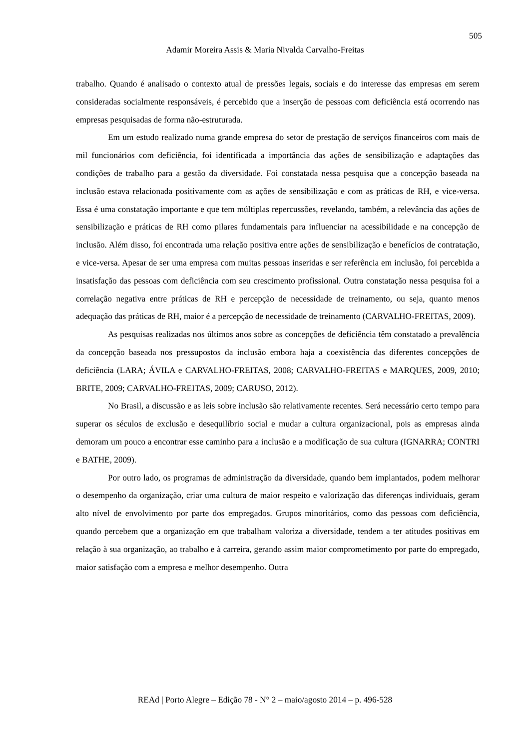505
Adamir Moreira Assis & Maria Nivalda Carvalho-Freitas
trabalho. Quando é analisado o contexto atual de pressões legais, sociais e do interesse das empresas em serem consideradas socialmente responsáveis, é percebido que a inserção de pessoas com deficiência está ocorrendo nas empresas pesquisadas de forma não-estruturada.
Em um estudo realizado numa grande empresa do setor de prestação de serviços financeiros com mais de mil funcionários com deficiência, foi identificada a importância das ações de sensibilização e adaptações das condições de trabalho para a gestão da diversidade. Foi constatada nessa pesquisa que a concepção baseada na inclusão estava relacionada positivamente com as ações de sensibilização e com as práticas de RH, e vice-versa. Essa é uma constatação importante e que tem múltiplas repercussões, revelando, também, a relevância das ações de sensibilização e práticas de RH como pilares fundamentais para influenciar na acessibilidade e na concepção de inclusão. Além disso, foi encontrada uma relação positiva entre ações de sensibilização e benefícios de contratação, e vice-versa. Apesar de ser uma empresa com muitas pessoas inseridas e ser referência em inclusão, foi percebida a insatisfação das pessoas com deficiência com seu crescimento profissional. Outra constatação nessa pesquisa foi a correlação negativa entre práticas de RH e percepção de necessidade de treinamento, ou seja, quanto menos adequação das práticas de RH, maior é a percepção de necessidade de treinamento (CARVALHO-FREITAS, 2009).
As pesquisas realizadas nos últimos anos sobre as concepções de deficiência têm constatado a prevalência da concepção baseada nos pressupostos da inclusão embora haja a coexistência das diferentes concepções de deficiência (LARA; ÁVILA e CARVALHO-FREITAS, 2008; CARVALHO-FREITAS e MARQUES, 2009, 2010; BRITE, 2009; CARVALHO-FREITAS, 2009; CARUSO, 2012).
No Brasil, a discussão e as leis sobre inclusão são relativamente recentes. Será necessário certo tempo para superar os séculos de exclusão e desequilíbrio social e mudar a cultura organizacional, pois as empresas ainda demoram um pouco a encontrar esse caminho para a inclusão e a modificação de sua cultura (IGNARRA; CONTRI e BATHE, 2009).
Por outro lado, os programas de administração da diversidade, quando bem implantados, podem melhorar o desempenho da organização, criar uma cultura de maior respeito e valorização das diferenças individuais, geram alto nível de envolvimento por parte dos empregados. Grupos minoritários, como das pessoas com deficiência, quando percebem que a organização em que trabalham valoriza a diversidade, tendem a ter atitudes positivas em relação à sua organização, ao trabalho e à carreira, gerando assim maior comprometimento por parte do empregado, maior satisfação com a empresa e melhor desempenho. Outra
REAd | Porto Alegre – Edição 78 - N° 2 – maio/agosto 2014 – p. 496-528